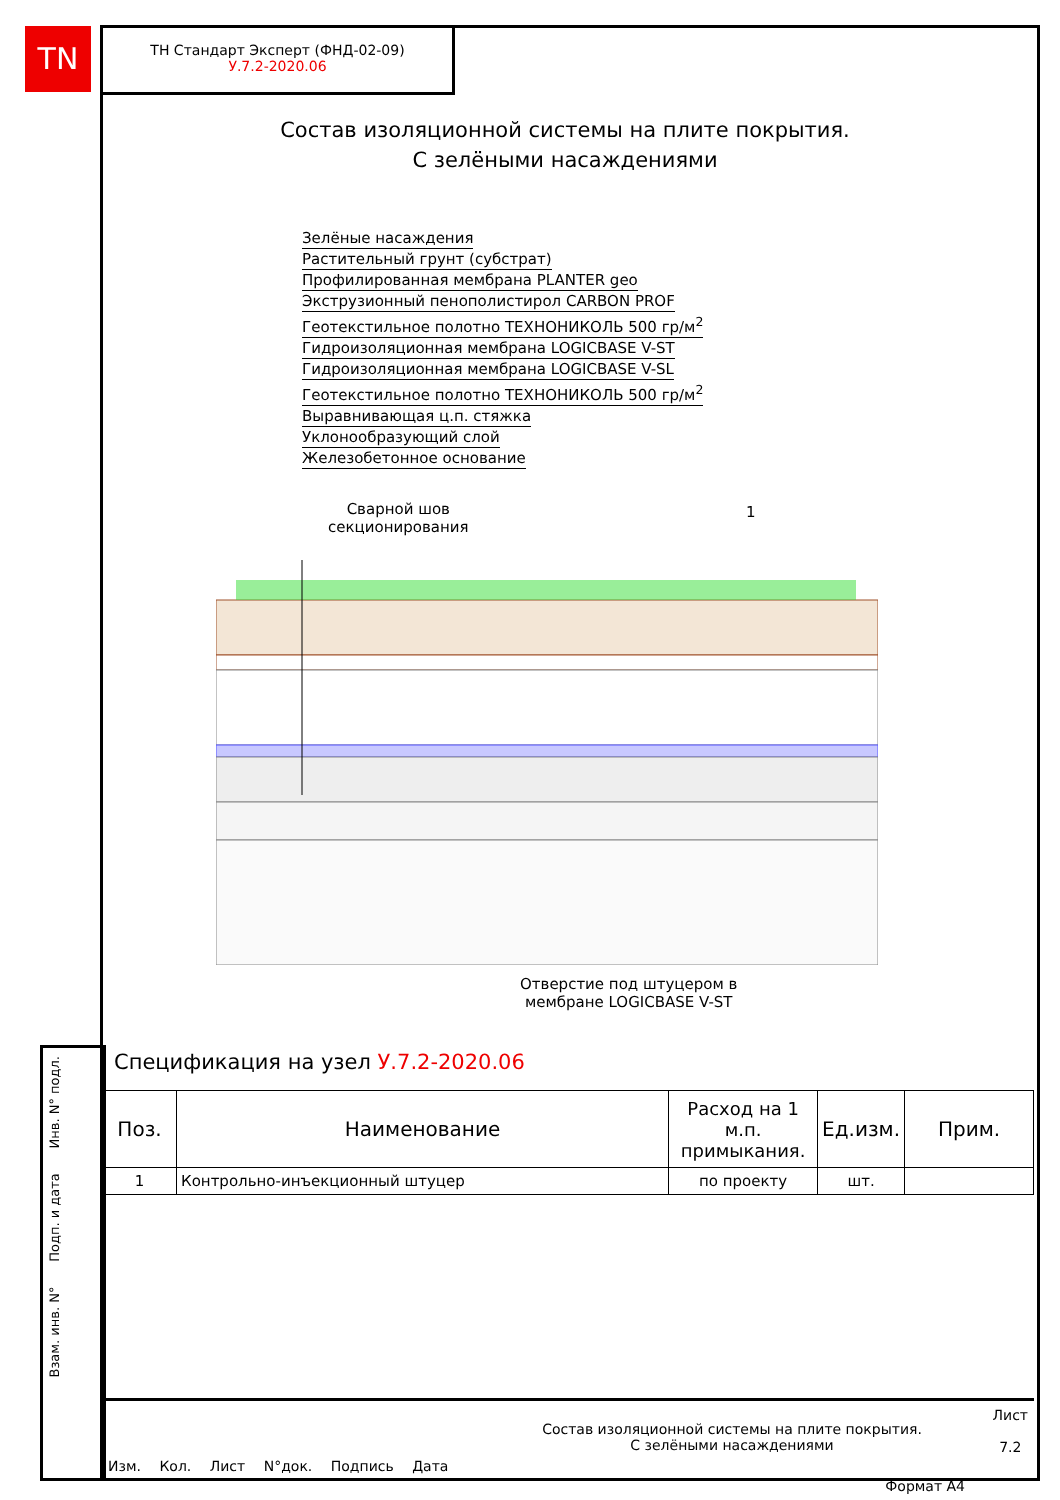TN
ТН Стандарт Эксперт (ФНД-02-09)
У.7.2-2020.06
Состав изоляционной системы на плите покрытия.
С зелёными насаждениями
Зелёные насаждения
Растительный грунт (субстрат)
Профилированная мембрана PLANTER geo
Экструзионный пенополистирол CARBON PROF
Геотекстильное полотно ТЕХНОНИКОЛЬ 500 гр/м<sup>2</sup>
Гидроизоляционная мембрана LOGICBASE V-ST
Гидроизоляционная мембрана LOGICBASE V-SL
Геотекстильное полотно ТЕХНОНИКОЛЬ 500 гр/м<sup>2</sup>
Выравнивающая ц.п. стяжка
Уклонообразующий слой
Железобетонное основание
Сварной шов
секционирования
1
Отверстие под штуцером в
мембране LOGICBASE V-ST
Спецификация на узел У.7.2-2020.06
| Поз. | Наименование | Расход на 1 м.п. примыкания. | Ед.изм. | Прим. |
| --- | --- | --- | --- | --- |
| 1 | Контрольно-инъекционный штуцер | по проекту | шт. | |
Взам. инв. N° Подп. и дата Инв. N° подл.
Изм. Кол. Лист N°док. Подпись Дата
Состав изоляционной системы на плите покрытия.
С зелёными насаждениями
Лист
7.2
Формат А4